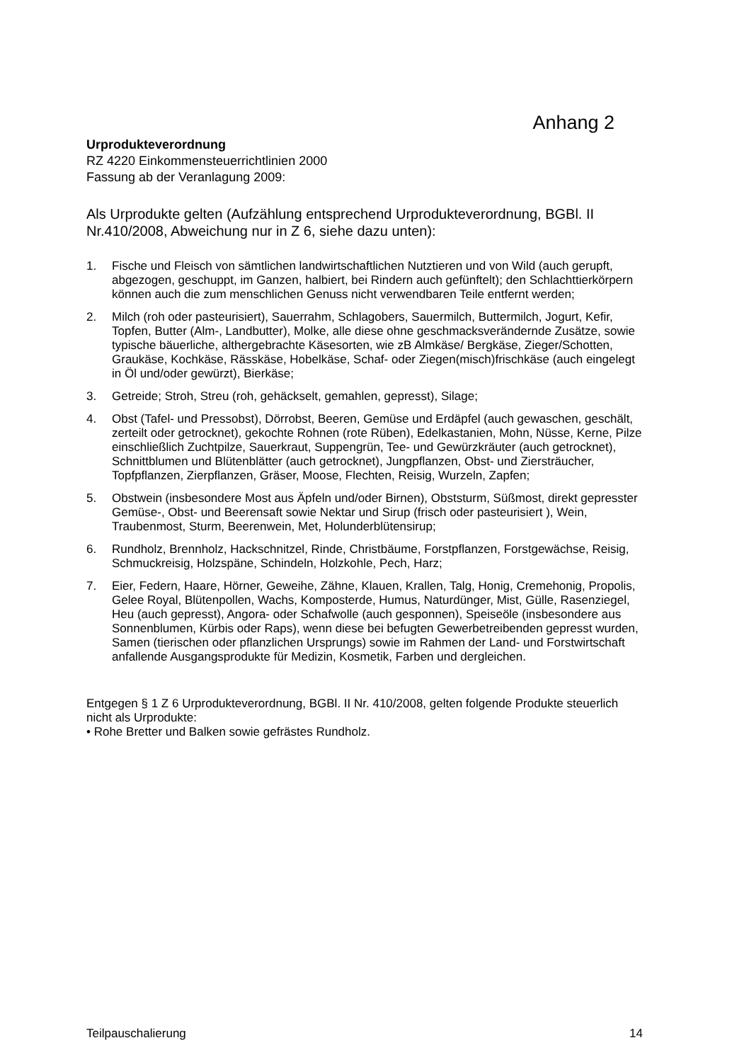Anhang 2
Urprodukteverordnung
RZ 4220 Einkommensteuerrichtlinien 2000
Fassung ab der Veranlagung 2009:
Als Urprodukte gelten (Aufzählung entsprechend Urprodukteverordnung, BGBl. II Nr.410/2008, Abweichung nur in Z 6, siehe dazu unten):
1. Fische und Fleisch von sämtlichen landwirtschaftlichen Nutztieren und von Wild (auch gerupft, abgezogen, geschuppt, im Ganzen, halbiert, bei Rindern auch gefünftelt); den Schlachttierkörpern können auch die zum menschlichen Genuss nicht verwendbaren Teile entfernt werden;
2. Milch (roh oder pasteurisiert), Sauerrahm, Schlagobers, Sauermilch, Buttermilch, Jogurt, Kefir, Topfen, Butter (Alm-, Landbutter), Molke, alle diese ohne geschmacksverändernde Zusätze, sowie typische bäuerliche, althergebrachte Käsesorten, wie zB Almkäse/ Bergkäse, Zieger/Schotten, Graukäse, Kochkäse, Rässkäse, Hobelkäse, Schaf- oder Ziegen(misch)frischkäse (auch eingelegt in Öl und/oder gewürzt), Bierkäse;
3. Getreide; Stroh, Streu (roh, gehäckselt, gemahlen, gepresst), Silage;
4. Obst (Tafel- und Pressobst), Dörrobst, Beeren, Gemüse und Erdäpfel (auch gewaschen, geschält, zerteilt oder getrocknet), gekochte Rohnen (rote Rüben), Edelkastanien, Mohn, Nüsse, Kerne, Pilze einschließlich Zuchtpilze, Sauerkraut, Suppengrün, Tee- und Gewürzkräuter (auch getrocknet), Schnittblumen und Blütenblätter (auch getrocknet), Jungpflanzen, Obst- und Ziersträucher, Topfpflanzen, Zierpflanzen, Gräser, Moose, Flechten, Reisig, Wurzeln, Zapfen;
5. Obstwein (insbesondere Most aus Äpfeln und/oder Birnen), Obststurm, Süßmost, direkt gepresster Gemüse-, Obst- und Beerensaft sowie Nektar und Sirup (frisch oder pasteurisiert ), Wein, Traubenmost, Sturm, Beerenwein, Met, Holunderblütensirup;
6. Rundholz, Brennholz, Hackschnitzel, Rinde, Christbäume, Forstpflanzen, Forstgewächse, Reisig, Schmuckreisig, Holzspäne, Schindeln, Holzkohle, Pech, Harz;
7. Eier, Federn, Haare, Hörner, Geweihe, Zähne, Klauen, Krallen, Talg, Honig, Cremehonig, Propolis, Gelee Royal, Blütenpollen, Wachs, Komposterde, Humus, Naturdünger, Mist, Gülle, Rasenziegel, Heu (auch gepresst), Angora- oder Schafwolle (auch gesponnen), Speiseöle (insbesondere aus Sonnenblumen, Kürbis oder Raps), wenn diese bei befugten Gewerbetreibenden gepresst wurden, Samen (tierischen oder pflanzlichen Ursprungs) sowie im Rahmen der Land- und Forstwirtschaft anfallende Ausgangsprodukte für Medizin, Kosmetik, Farben und dergleichen.
Entgegen § 1 Z 6 Urprodukteverordnung, BGBl. II Nr. 410/2008, gelten folgende Produkte steuerlich nicht als Urprodukte:
• Rohe Bretter und Balken sowie gefrästes Rundholz.
Teilpauschalierung 14